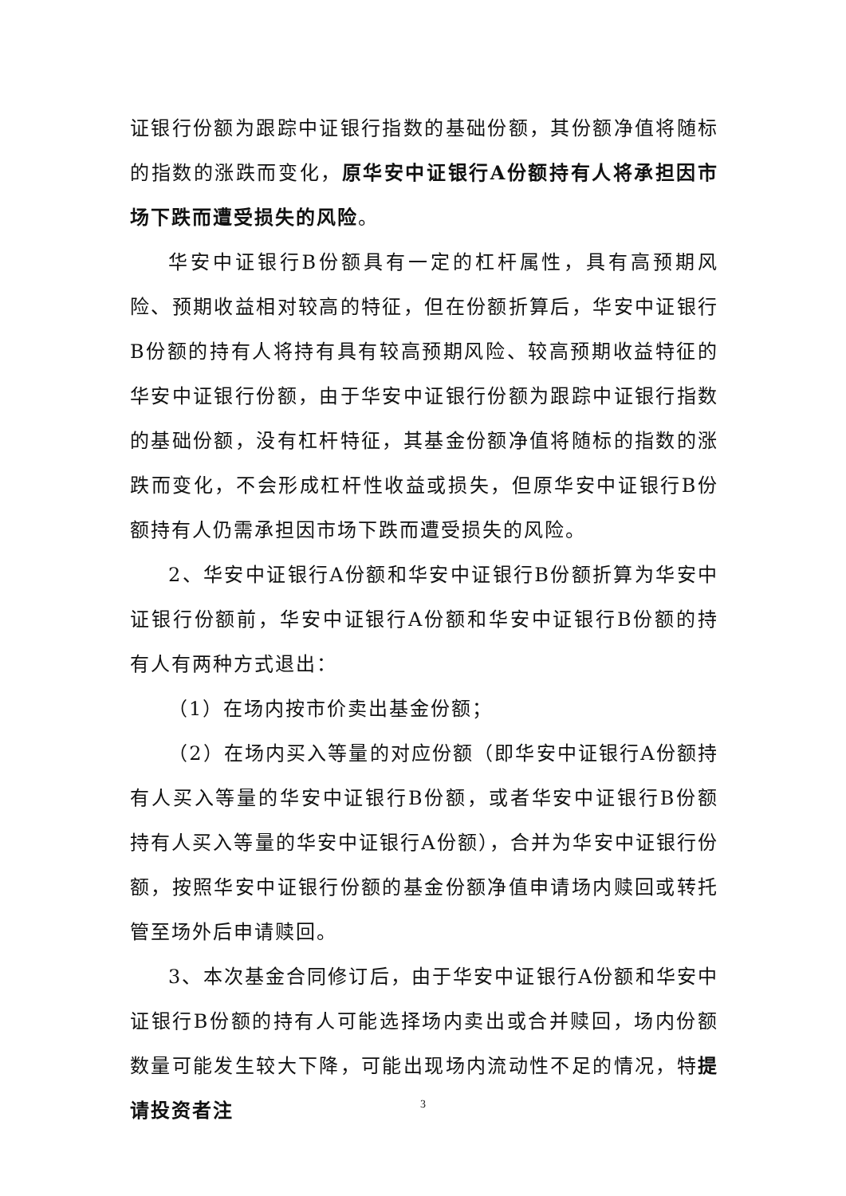证银行份额为跟踪中证银行指数的基础份额，其份额净值将随标的指数的涨跌而变化，原华安中证银行A份额持有人将承担因市场下跌而遭受损失的风险。
华安中证银行B份额具有一定的杠杆属性，具有高预期风险、预期收益相对较高的特征，但在份额折算后，华安中证银行B份额的持有人将持有具有较高预期风险、较高预期收益特征的华安中证银行份额，由于华安中证银行份额为跟踪中证银行指数的基础份额，没有杠杆特征，其基金份额净值将随标的指数的涨跌而变化，不会形成杠杆性收益或损失，但原华安中证银行B份额持有人仍需承担因市场下跌而遭受损失的风险。
2、华安中证银行A份额和华安中证银行B份额折算为华安中证银行份额前，华安中证银行A份额和华安中证银行B份额的持有人有两种方式退出：
（1）在场内按市价卖出基金份额；
（2）在场内买入等量的对应份额（即华安中证银行A份额持有人买入等量的华安中证银行B份额，或者华安中证银行B份额持有人买入等量的华安中证银行A份额），合并为华安中证银行份额，按照华安中证银行份额的基金份额净值申请场内赎回或转托管至场外后申请赎回。
3、本次基金合同修订后，由于华安中证银行A份额和华安中证银行B份额的持有人可能选择场内卖出或合并赎回，场内份额数量可能发生较大下降，可能出现场内流动性不足的情况，特提请投资者注
3